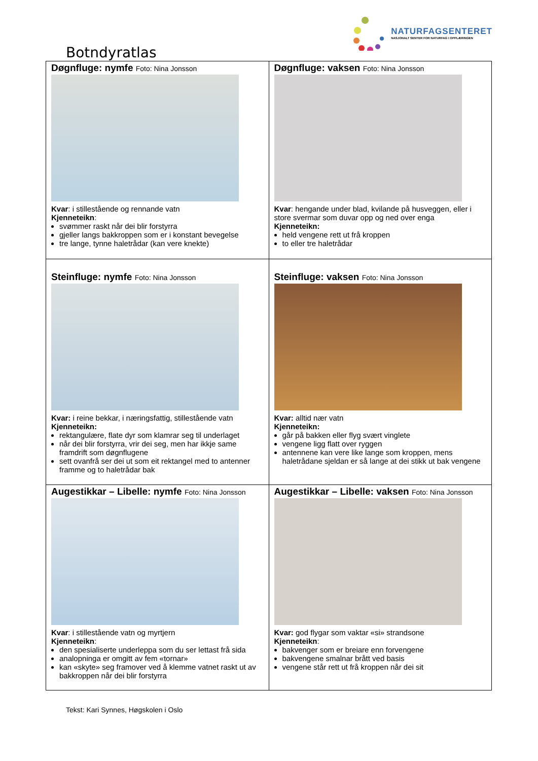Botndyratlas
NATURFAGSENTERET
NASJONALT SENTER FOR NATURFAG I OPPLÆRINGEN
| Døgnfluge: nymfe Foto: Nina Jonsson Kvar : i stillestående og rennande vatn Kjenneteikn : svømmer raskt når dei blir forstyrra gjeller langs bakkroppen som er i konstant bevegelse tre lange, tynne haletrådar (kan vere knekte) | Døgnfluge: vaksen Foto: Nina Jonsson Kvar : hengande under blad, kvilande på husveggen, eller i store svermar som duvar opp og ned over enga Kjenneteikn: held vengene rett ut frå kroppen to eller tre haletrådar |
| Steinfluge: nymfe Foto: Nina Jonsson Kvar: i reine bekkar, i næringsfattig, stillestående vatn Kjenneteikn: rektangulære, flate dyr som klamrar seg til underlaget når dei blir forstyrra, vrir dei seg, men har ikkje same framdrift som døgnflugene sett ovanfrå ser dei ut som eit rektangel med to antenner framme og to haletrådar bak | Steinfluge: vaksen Foto: Nina Jonsson Kvar: alltid nær vatn Kjenneteikn: går på bakken eller flyg svært vinglete vengene ligg flatt over ryggen antennene kan vere like lange som kroppen, mens haletrådane sjeldan er så lange at dei stikk ut bak vengene |
| Augestikkar – Libelle: nymfe Foto: Nina Jonsson Kvar : i stillestående vatn og myrtjern Kjenneteikn : den spesialiserte underleppa som du ser lettast frå sida analopninga er omgitt av fem «tornar» kan «skyte» seg framover ved å klemme vatnet raskt ut av bakkroppen når dei blir forstyrra | Augestikkar – Libelle: vaksen Foto: Nina Jonsson Kvar: god flygar som vaktar «si» strandsone Kjenneteikn : bakvenger som er breiare enn forvengene bakvengene smalnar brått ved basis vengene står rett ut frå kroppen når dei sit |
Tekst: Kari Synnes, Høgskolen i Oslo